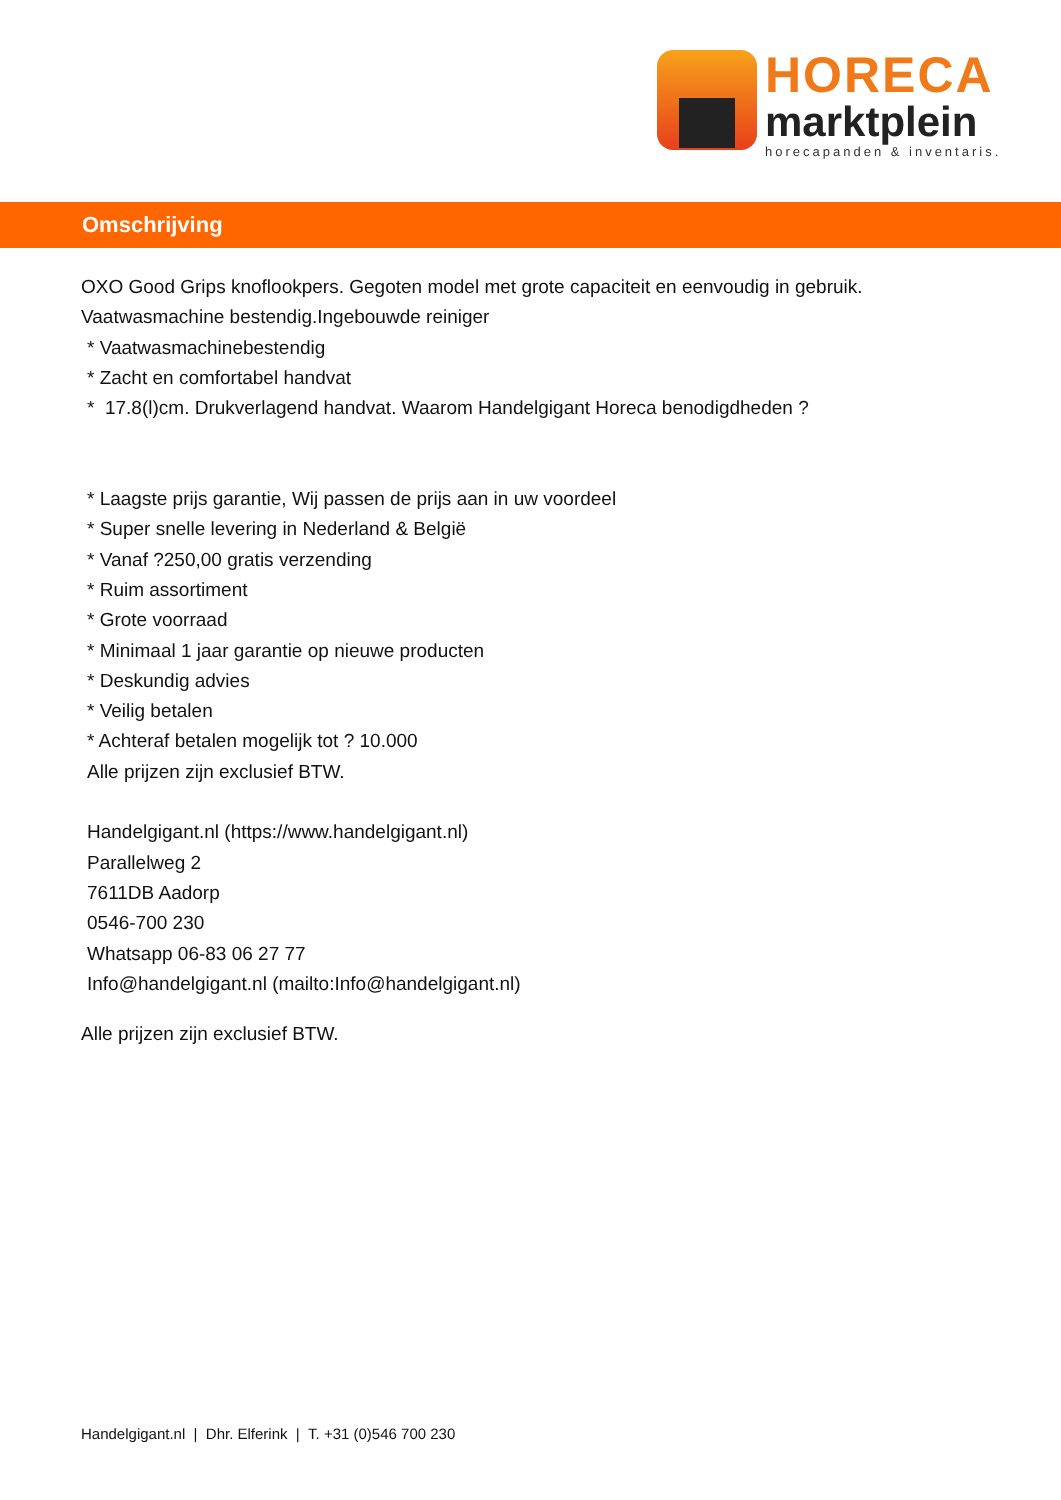HORECA
marktplein
horecapanden & inventaris.
Omschrijving
OXO Good Grips knoflookpers. Gegoten model met grote capaciteit en eenvoudig in gebruik.
Vaatwasmachine bestendig.Ingebouwde reiniger
* Vaatwasmachinebestendig
* Zacht en comfortabel handvat
* 17.8(l)cm. Drukverlagend handvat. Waarom Handelgigant Horeca benodigdheden ?
* Laagste prijs garantie, Wij passen de prijs aan in uw voordeel
* Super snelle levering in Nederland & België
* Vanaf ?250,00 gratis verzending
* Ruim assortiment
* Grote voorraad
* Minimaal 1 jaar garantie op nieuwe producten
* Deskundig advies
* Veilig betalen
* Achteraf betalen mogelijk tot ? 10.000
Alle prijzen zijn exclusief BTW.
Handelgigant.nl (https://www.handelgigant.nl)
Parallelweg 2
7611DB Aadorp
0546-700 230
Whatsapp 06-83 06 27 77
Info@handelgigant.nl (mailto:Info@handelgigant.nl)
Alle prijzen zijn exclusief BTW.
Handelgigant.nl | Dhr. Elferink | T. +31 (0)546 700 230